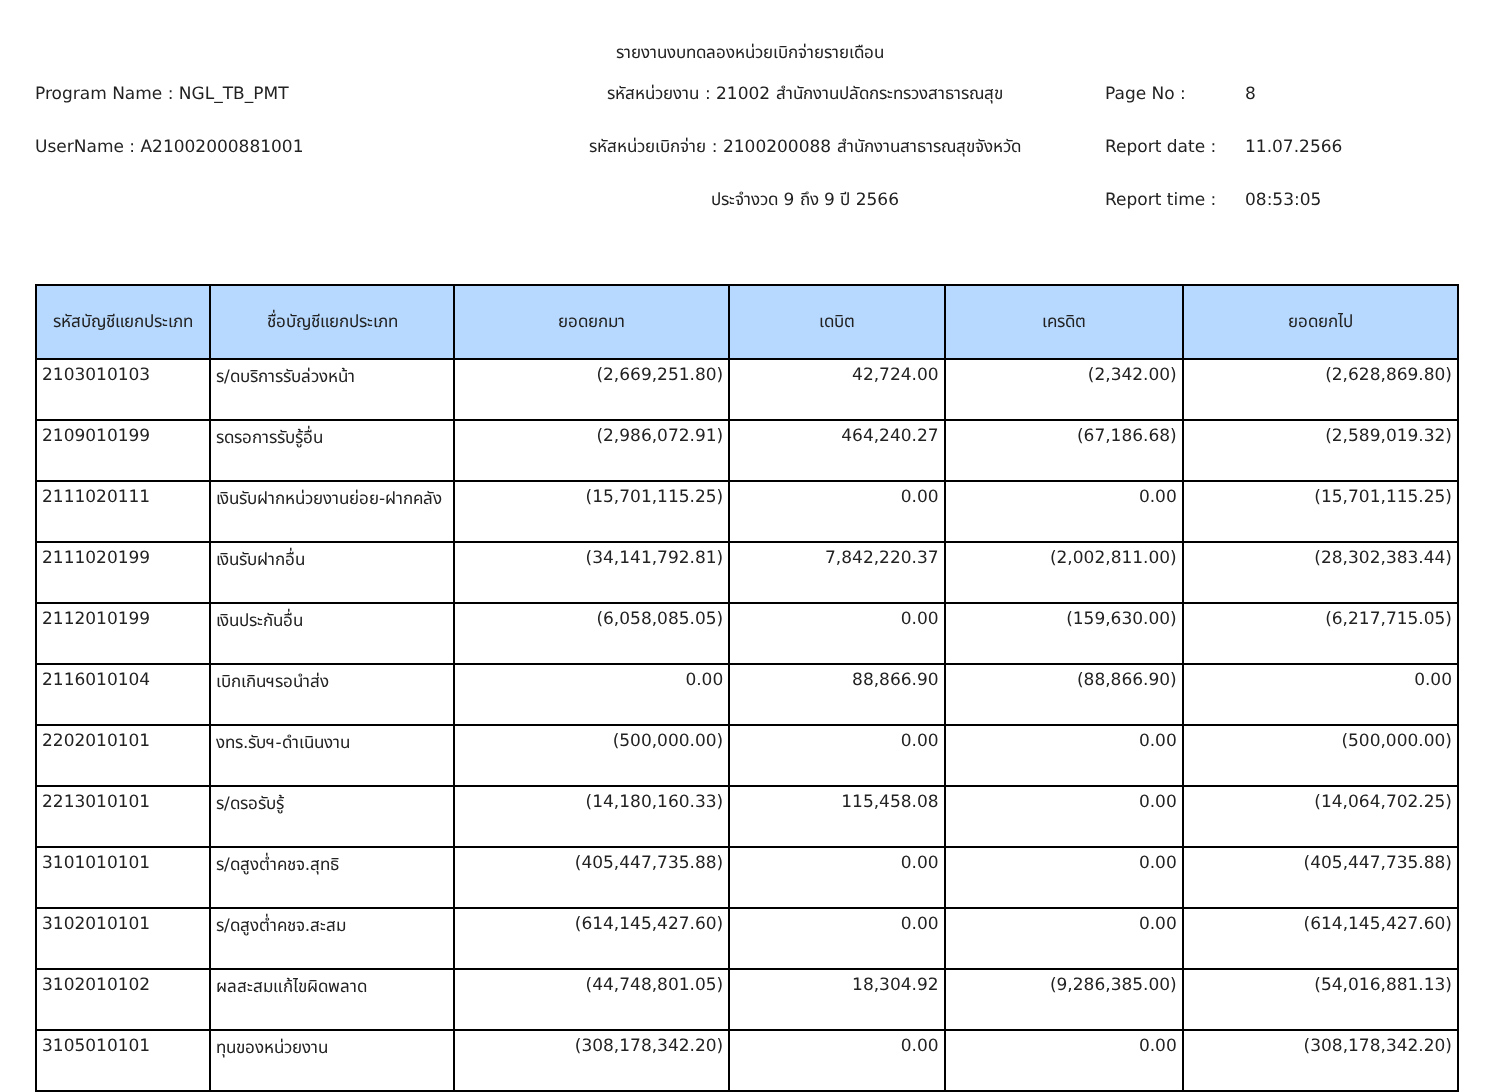รายงานงบทดลองหน่วยเบิกจ่ายรายเดือน
Program Name : NGL_TB_PMT
รหัสหน่วยงาน : 21002 สำนักงานปลัดกระทรวงสาธารณสุข
Page No :
8
UserName : A21002000881001
รหัสหน่วยเบิกจ่าย : 2100200088 สำนักงานสาธารณสุขจังหวัด
Report date :
11.07.2566
ประจำงวด 9 ถึง 9 ปี 2566
Report time :
08:53:05
| รหัสบัญชีแยกประเภท | ชื่อบัญชีแยกประเภท | ยอดยกมา | เดบิต | เครดิต | ยอดยกไป |
| --- | --- | --- | --- | --- | --- |
| 2103010103 | ร/ดบริการรับล่วงหน้า | (2,669,251.80) | 42,724.00 | (2,342.00) | (2,628,869.80) |
| 2109010199 | รดรอการรับรู้อื่น | (2,986,072.91) | 464,240.27 | (67,186.68) | (2,589,019.32) |
| 2111020111 | เงินรับฝากหน่วยงานย่อย-ฝากคลัง | (15,701,115.25) | 0.00 | 0.00 | (15,701,115.25) |
| 2111020199 | เงินรับฝากอื่น | (34,141,792.81) | 7,842,220.37 | (2,002,811.00) | (28,302,383.44) |
| 2112010199 | เงินประกันอื่น | (6,058,085.05) | 0.00 | (159,630.00) | (6,217,715.05) |
| 2116010104 | เบิกเกินฯรอนำส่ง | 0.00 | 88,866.90 | (88,866.90) | 0.00 |
| 2202010101 | งทร.รับฯ-ดำเนินงาน | (500,000.00) | 0.00 | 0.00 | (500,000.00) |
| 2213010101 | ร/ดรอรับรู้ | (14,180,160.33) | 115,458.08 | 0.00 | (14,064,702.25) |
| 3101010101 | ร/ดสูงต่ำคชจ.สุทธิ | (405,447,735.88) | 0.00 | 0.00 | (405,447,735.88) |
| 3102010101 | ร/ดสูงต่ำคชจ.สะสม | (614,145,427.60) | 0.00 | 0.00 | (614,145,427.60) |
| 3102010102 | ผลสะสมแก้ไขผิดพลาด | (44,748,801.05) | 18,304.92 | (9,286,385.00) | (54,016,881.13) |
| 3105010101 | ทุนของหน่วยงาน | (308,178,342.20) | 0.00 | 0.00 | (308,178,342.20) |